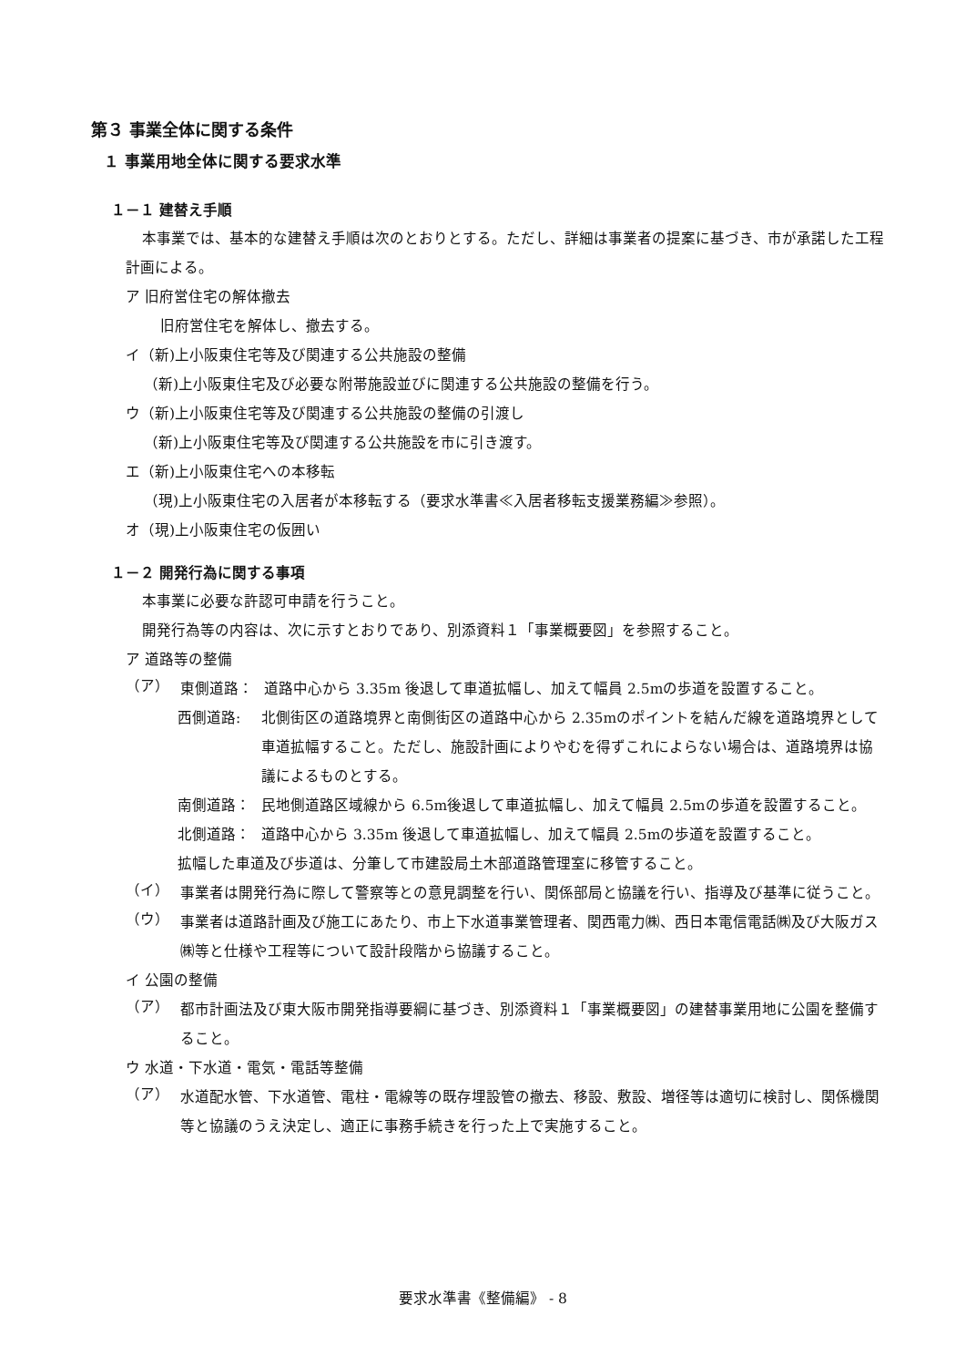第３ 事業全体に関する条件
１ 事業用地全体に関する要求水準
１－１ 建替え手順
本事業では、基本的な建替え手順は次のとおりとする。ただし、詳細は事業者の提案に基づき、市が承諾した工程計画による。
ア 旧府営住宅の解体撤去
旧府営住宅を解体し、撤去する。
イ（新)上小阪東住宅等及び関連する公共施設の整備
（新)上小阪東住宅及び必要な附帯施設並びに関連する公共施設の整備を行う。
ウ（新)上小阪東住宅等及び関連する公共施設の整備の引渡し
（新)上小阪東住宅等及び関連する公共施設を市に引き渡す。
エ（新)上小阪東住宅への本移転
（現)上小阪東住宅の入居者が本移転する（要求水準書≪入居者移転支援業務編≫参照）。
オ（現)上小阪東住宅の仮囲い
１－２ 開発行為に関する事項
本事業に必要な許認可申請を行うこと。
開発行為等の内容は、次に示すとおりであり、別添資料１「事業概要図」を参照すること。
ア 道路等の整備
（ア）
東側道路： 道路中心から 3.35m 後退して車道拡幅し、加えて幅員 2.5mの歩道を設置すること。
西側道路: 北側街区の道路境界と南側街区の道路中心から 2.35mのポイントを結んだ線を道路境界として車道拡幅すること。ただし、施設計画によりやむを得ずこれによらない場合は、道路境界は協議によるものとする。
南側道路： 民地側道路区域線から 6.5m後退して車道拡幅し、加えて幅員 2.5mの歩道を設置すること。
北側道路： 道路中心から 3.35m 後退して車道拡幅し、加えて幅員 2.5mの歩道を設置すること。
拡幅した車道及び歩道は、分筆して市建設局土木部道路管理室に移管すること。
（イ）
事業者は開発行為に際して警察等との意見調整を行い、関係部局と協議を行い、指導及び基準に従うこと。
（ウ）
事業者は道路計画及び施工にあたり、市上下水道事業管理者、関西電力㈱、西日本電信電話㈱及び大阪ガス㈱等と仕様や工程等について設計段階から協議すること。
イ 公園の整備
（ア）
都市計画法及び東大阪市開発指導要綱に基づき、別添資料１「事業概要図」の建替事業用地に公園を整備すること。
ウ 水道・下水道・電気・電話等整備
（ア）
水道配水管、下水道管、電柱・電線等の既存埋設管の撤去、移設、敷設、増径等は適切に検討し、関係機関等と協議のうえ決定し、適正に事務手続きを行った上で実施すること。
要求水準書《整備編》 - 8